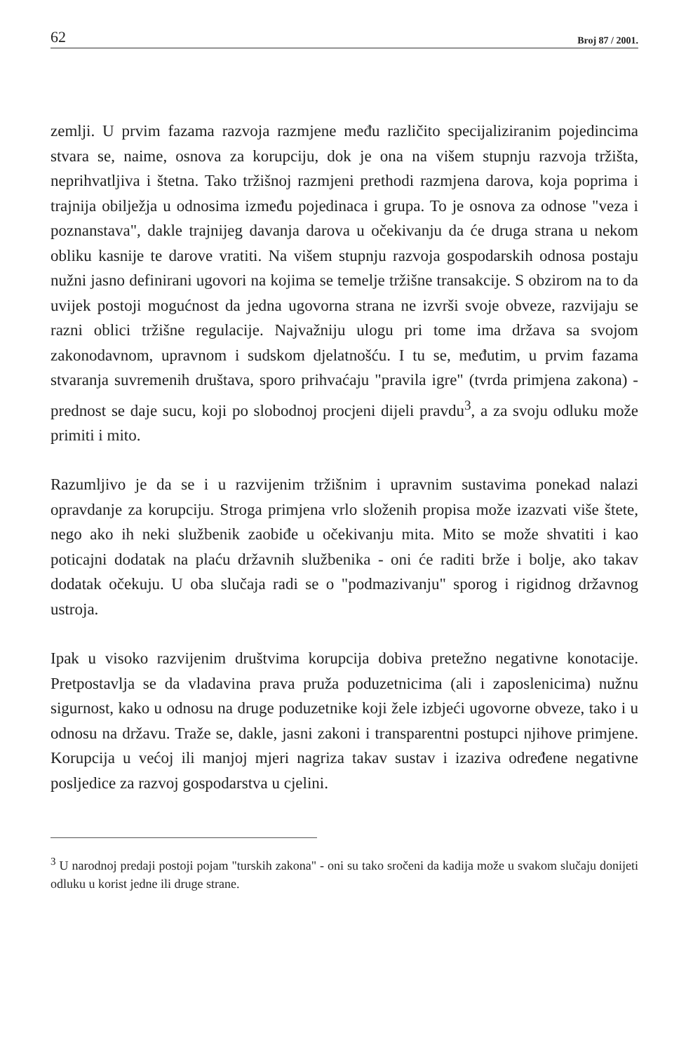62 Broj 87 / 2001.
zemlji. U prvim fazama razvoja razmjene među različito specijaliziranim pojedincima stvara se, naime, osnova za korupciju, dok je ona na višem stupnju razvoja tržišta, neprihvatljiva i štetna. Tako tržišnoj razmjeni prethodi razmjena darova, koja poprima i trajnija obilježja u odnosima između pojedinaca i grupa. To je osnova za odnose "veza i poznanstava", dakle trajnijeg davanja darova u očekivanju da će druga strana u nekom obliku kasnije te darove vratiti. Na višem stupnju razvoja gospodarskih odnosa postaju nužni jasno definirani ugovori na kojima se temelje tržišne transakcije. S obzirom na to da uvijek postoji mogućnost da jedna ugovorna strana ne izvrši svoje obveze, razvijaju se razni oblici tržišne regulacije. Najvažniju ulogu pri tome ima država sa svojom zakonodavnom, upravnom i sudskom djelatnošću. I tu se, međutim, u prvim fazama stvaranja suvremenih društava, sporo prihvaćaju "pravila igre" (tvrda primjena zakona) - prednost se daje sucu, koji po slobodnoj procjeni dijeli pravdu<sup>3</sup>, a za svoju odluku može primiti i mito.
Razumljivo je da se i u razvijenim tržišnim i upravnim sustavima ponekad nalazi opravdanje za korupciju. Stroga primjena vrlo složenih propisa može izazvati više štete, nego ako ih neki službenik zaobiđe u očekivanju mita. Mito se može shvatiti i kao poticajni dodatak na plaću državnih službenika - oni će raditi brže i bolje, ako takav dodatak očekuju. U oba slučaja radi se o "podmazivanju" sporog i rigidnog državnog ustroja.
Ipak u visoko razvijenim društvima korupcija dobiva pretežno negativne konotacije. Pretpostavlja se da vladavina prava pruža poduzetnicima (ali i zaposlenicima) nužnu sigurnost, kako u odnosu na druge poduzetnike koji žele izbjeći ugovorne obveze, tako i u odnosu na državu. Traže se, dakle, jasni zakoni i transparentni postupci njihove primjene. Korupcija u većoj ili manjoj mjeri nagriza takav sustav i izaziva određene negativne posljedice za razvoj gospodarstva u cjelini.
<sup>3</sup> U narodnoj predaji postoji pojam "turskih zakona" - oni su tako sročeni da kadija može u svakom slučaju donijeti odluku u korist jedne ili druge strane.